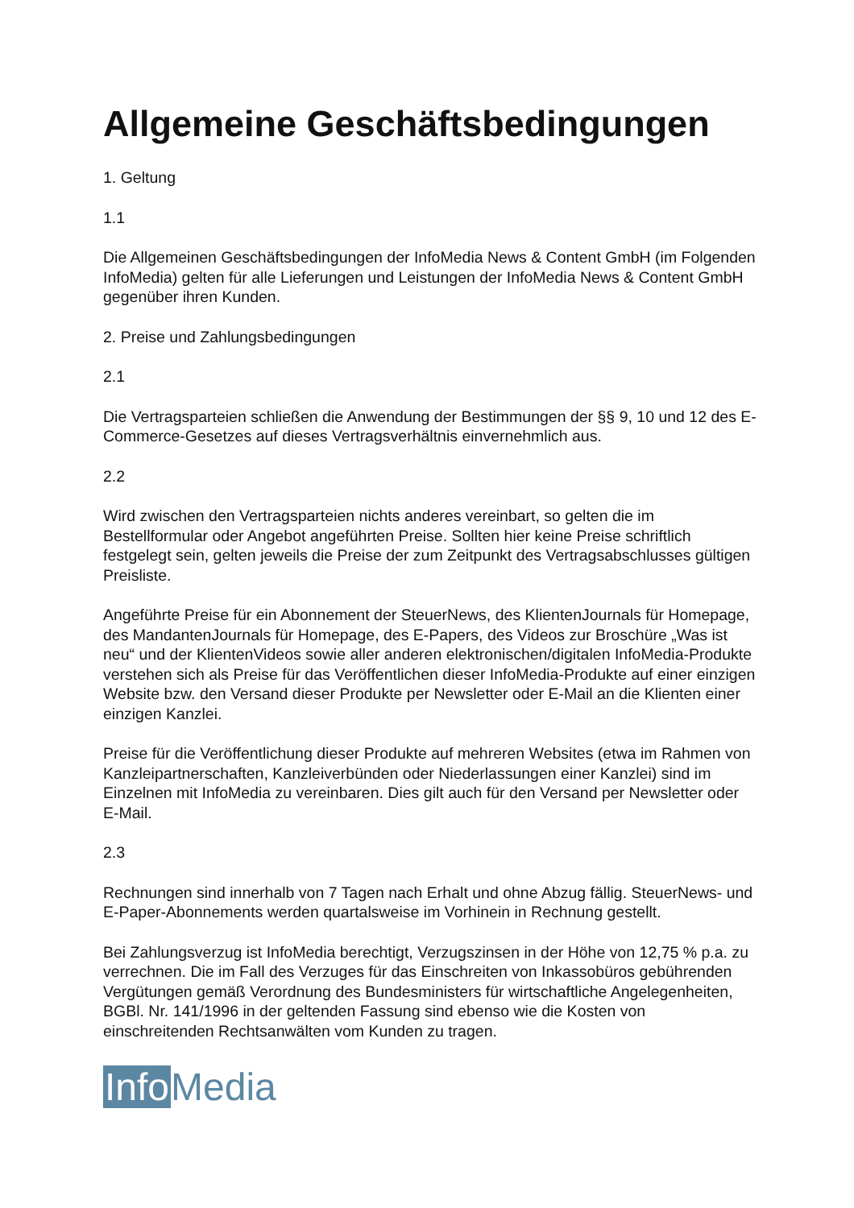Allgemeine Geschäftsbedingungen
1. Geltung
1.1
Die Allgemeinen Geschäftsbedingungen der InfoMedia News & Content GmbH (im Folgenden InfoMedia) gelten für alle Lieferungen und Leistungen der InfoMedia News & Content GmbH gegenüber ihren Kunden.
2. Preise und Zahlungsbedingungen
2.1
Die Vertragsparteien schließen die Anwendung der Bestimmungen der §§ 9, 10 und 12 des E-Commerce-Gesetzes auf dieses Vertragsverhältnis einvernehmlich aus.
2.2
Wird zwischen den Vertragsparteien nichts anderes vereinbart, so gelten die im Bestellformular oder Angebot angeführten Preise. Sollten hier keine Preise schriftlich festgelegt sein, gelten jeweils die Preise der zum Zeitpunkt des Vertragsabschlusses gültigen Preisliste.
Angeführte Preise für ein Abonnement der SteuerNews, des KlientenJournals für Homepage, des MandantenJournals für Homepage, des E-Papers, des Videos zur Broschüre „Was ist neu“ und der KlientenVideos sowie aller anderen elektronischen/digitalen InfoMedia-Produkte verstehen sich als Preise für das Veröffentlichen dieser InfoMedia-Produkte auf einer einzigen Website bzw. den Versand dieser Produkte per Newsletter oder E-Mail an die Klienten einer einzigen Kanzlei.
Preise für die Veröffentlichung dieser Produkte auf mehreren Websites (etwa im Rahmen von Kanzleipartnerschaften, Kanzleiverbünden oder Niederlassungen einer Kanzlei) sind im Einzelnen mit InfoMedia zu vereinbaren. Dies gilt auch für den Versand per Newsletter oder E-Mail.
2.3
Rechnungen sind innerhalb von 7 Tagen nach Erhalt und ohne Abzug fällig. SteuerNews- und E-Paper-Abonnements werden quartalsweise im Vorhinein in Rechnung gestellt.
Bei Zahlungsverzug ist InfoMedia berechtigt, Verzugszinsen in der Höhe von 12,75 % p.a. zu verrechnen. Die im Fall des Verzuges für das Einschreiten von Inkassobüros gebührenden Vergütungen gemäß Verordnung des Bundesministers für wirtschaftliche Angelegenheiten, BGBl. Nr. 141/1996 in der geltenden Fassung sind ebenso wie die Kosten von einschreitenden Rechtsanwälten vom Kunden zu tragen.
Info Media